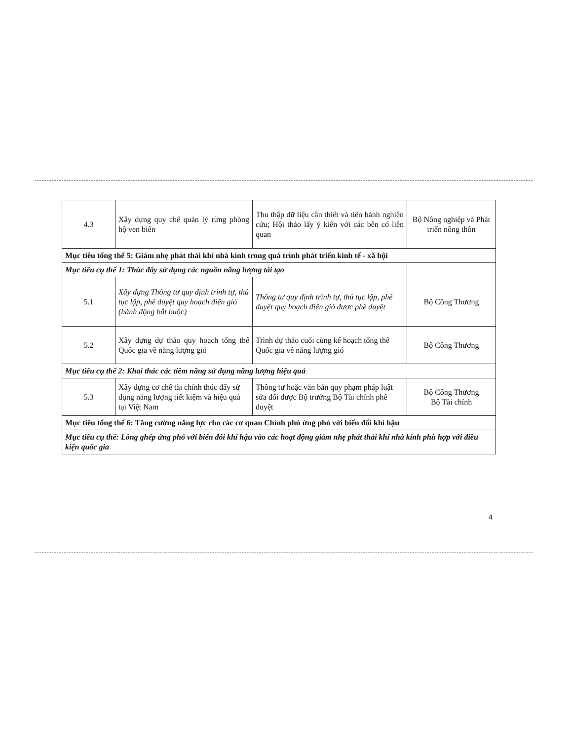| 4.3 | Xây dựng quy chế quản lý rừng phòng hộ ven biển | Thu thập dữ liệu cần thiết và tiến hành nghiên cứu; Hội thảo lấy ý kiến với các bên có liên quan | Bộ Nông nghiệp và Phát triển nông thôn |
| Mục tiêu tổng thể 5: Giảm nhẹ phát thải khí nhà kính trong quá trình phát triển kinh tế - xã hội | | | |
| Mục tiêu cụ thể 1: Thúc đẩy sử dụng các nguồn năng lượng tái tạo | | | |
| 5.1 | Xây dựng Thông tư quy định trình tự, thủ tục lập, phê duyệt quy hoạch điện gió (hành động bắt buộc) | Thông tư quy định trình tự, thủ tục lập, phê duyệt quy hoạch điện gió được phê duyệt | Bộ Công Thương |
| 5.2 | Xây dựng dự thảo quy hoạch tổng thể Quốc gia về năng lượng gió | Trình dự thảo cuối cùng kế hoạch tổng thể Quốc gia về năng lượng gió | Bộ Công Thương |
| Mục tiêu cụ thể 2: Khai thác các tiềm năng sử dụng năng lượng hiệu quả | | | |
| 5.3 | Xây dựng cơ chế tài chính thúc đẩy sử dụng năng lượng tiết kiệm và hiệu quả tại Việt Nam | Thông tư hoặc văn bản quy phạm pháp luật sửa đổi được Bộ trưởng Bộ Tài chính phê duyệt | Bộ Công Thương Bộ Tài chính |
| Mục tiêu tổng thể 6: Tăng cường năng lực cho các cơ quan Chính phủ ứng phó với biến đổi khí hậu | | | |
| Mục tiêu cụ thể: Lồng ghép ứng phó với biến đổi khí hậu vào các hoạt động giảm nhẹ phát thải khí nhà kính phù hợp với điều kiện quốc gia | | | |
4